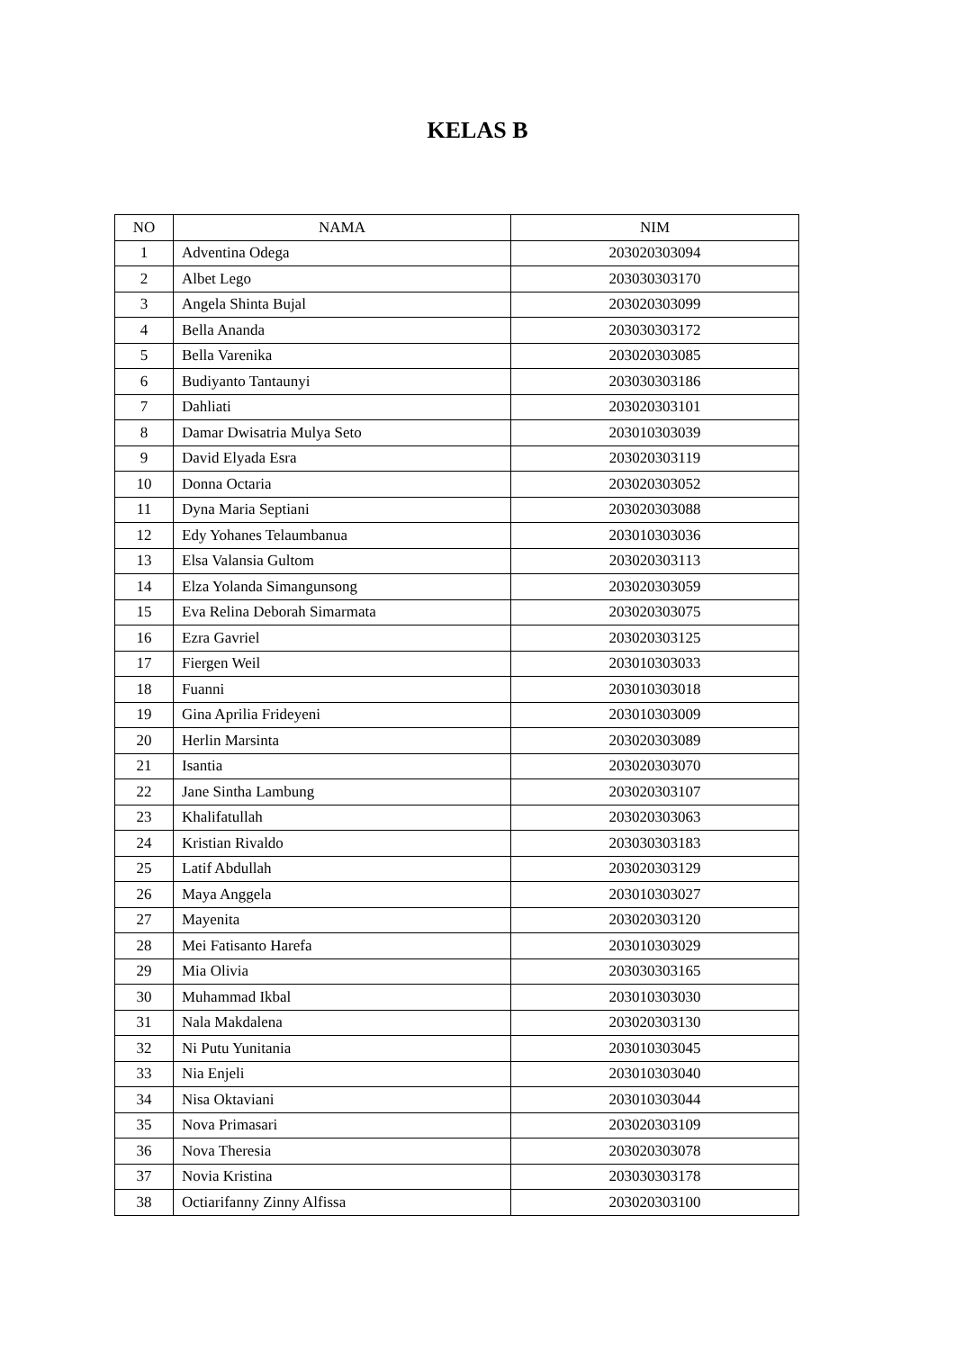KELAS B
| NO | NAMA | NIM |
| --- | --- | --- |
| 1 | Adventina Odega | 203020303094 |
| 2 | Albet Lego | 203030303170 |
| 3 | Angela Shinta Bujal | 203020303099 |
| 4 | Bella Ananda | 203030303172 |
| 5 | Bella Varenika | 203020303085 |
| 6 | Budiyanto Tantaunyi | 203030303186 |
| 7 | Dahliati | 203020303101 |
| 8 | Damar Dwisatria Mulya Seto | 203010303039 |
| 9 | David Elyada Esra | 203020303119 |
| 10 | Donna Octaria | 203020303052 |
| 11 | Dyna Maria Septiani | 203020303088 |
| 12 | Edy Yohanes Telaumbanua | 203010303036 |
| 13 | Elsa Valansia Gultom | 203020303113 |
| 14 | Elza Yolanda Simangunsong | 203020303059 |
| 15 | Eva Relina Deborah Simarmata | 203020303075 |
| 16 | Ezra Gavriel | 203020303125 |
| 17 | Fiergen Weil | 203010303033 |
| 18 | Fuanni | 203010303018 |
| 19 | Gina Aprilia Frideyeni | 203010303009 |
| 20 | Herlin Marsinta | 203020303089 |
| 21 | Isantia | 203020303070 |
| 22 | Jane Sintha Lambung | 203020303107 |
| 23 | Khalifatullah | 203020303063 |
| 24 | Kristian Rivaldo | 203030303183 |
| 25 | Latif Abdullah | 203020303129 |
| 26 | Maya Anggela | 203010303027 |
| 27 | Mayenita | 203020303120 |
| 28 | Mei Fatisanto Harefa | 203010303029 |
| 29 | Mia Olivia | 203030303165 |
| 30 | Muhammad Ikbal | 203010303030 |
| 31 | Nala Makdalena | 203020303130 |
| 32 | Ni Putu Yunitania | 203010303045 |
| 33 | Nia Enjeli | 203010303040 |
| 34 | Nisa Oktaviani | 203010303044 |
| 35 | Nova Primasari | 203020303109 |
| 36 | Nova Theresia | 203020303078 |
| 37 | Novia Kristina | 203030303178 |
| 38 | Octiarifanny Zinny Alfissa | 203020303100 |